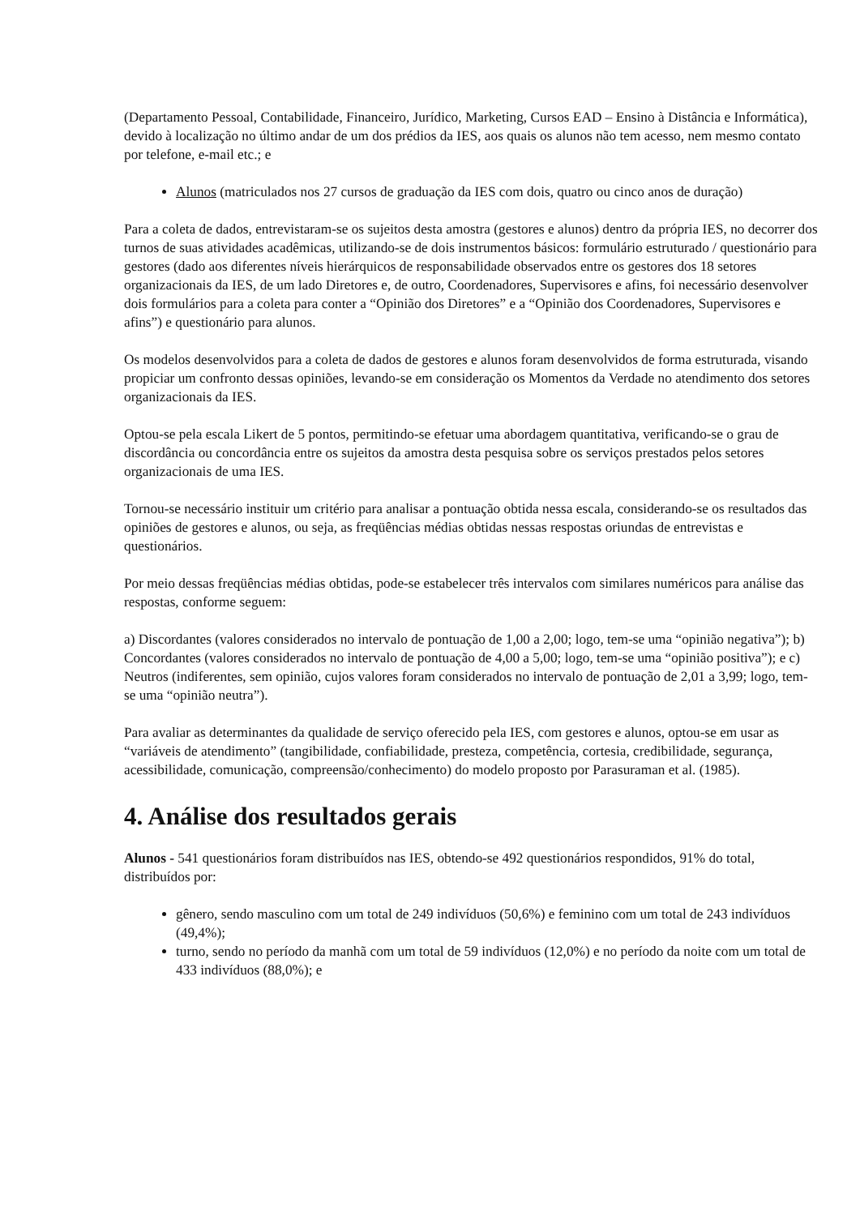(Departamento Pessoal, Contabilidade, Financeiro, Jurídico, Marketing, Cursos EAD – Ensino à Distância e Informática), devido à localização no último andar de um dos prédios da IES, aos quais os alunos não tem acesso, nem mesmo contato por telefone, e-mail etc.; e
Alunos (matriculados nos 27 cursos de graduação da IES com dois, quatro ou cinco anos de duração)
Para a coleta de dados, entrevistaram-se os sujeitos desta amostra (gestores e alunos) dentro da própria IES, no decorrer dos turnos de suas atividades acadêmicas, utilizando-se de dois instrumentos básicos: formulário estruturado / questionário para gestores (dado aos diferentes níveis hierárquicos de responsabilidade observados entre os gestores dos 18 setores organizacionais da IES, de um lado Diretores e, de outro, Coordenadores, Supervisores e afins, foi necessário desenvolver dois formulários para a coleta para conter a “Opinião dos Diretores” e a “Opinião dos Coordenadores, Supervisores e afins”) e questionário para alunos.
Os modelos desenvolvidos para a coleta de dados de gestores e alunos foram desenvolvidos de forma estruturada, visando propiciar um confronto dessas opiniões, levando-se em consideração os Momentos da Verdade no atendimento dos setores organizacionais da IES.
Optou-se pela escala Likert de 5 pontos, permitindo-se efetuar uma abordagem quantitativa, verificando-se o grau de discordância ou concordância entre os sujeitos da amostra desta pesquisa sobre os serviços prestados pelos setores organizacionais de uma IES.
Tornou-se necessário instituir um critério para analisar a pontuação obtida nessa escala, considerando-se os resultados das opiniões de gestores e alunos, ou seja, as freqüências médias obtidas nessas respostas oriundas de entrevistas e questionários.
Por meio dessas freqüências médias obtidas, pode-se estabelecer três intervalos com similares numéricos para análise das respostas, conforme seguem:
a) Discordantes (valores considerados no intervalo de pontuação de 1,00 a 2,00; logo, tem-se uma “opinião negativa”); b) Concordantes (valores considerados no intervalo de pontuação de 4,00 a 5,00; logo, tem-se uma “opinião positiva”); e c) Neutros (indiferentes, sem opinião, cujos valores foram considerados no intervalo de pontuação de 2,01 a 3,99; logo, tem-se uma “opinião neutra”).
Para avaliar as determinantes da qualidade de serviço oferecido pela IES, com gestores e alunos, optou-se em usar as “variáveis de atendimento” (tangibilidade, confiabilidade, presteza, competência, cortesia, credibilidade, segurança, acessibilidade, comunicação, compreensão/conhecimento) do modelo proposto por Parasuraman et al. (1985).
4. Análise dos resultados gerais
Alunos - 541 questionários foram distribuídos nas IES, obtendo-se 492 questionários respondidos, 91% do total, distribuídos por:
gênero, sendo masculino com um total de 249 indivíduos (50,6%) e feminino com um total de 243 indivíduos (49,4%);
turno, sendo no período da manhã com um total de 59 indivíduos (12,0%) e no período da noite com um total de 433 indivíduos (88,0%); e